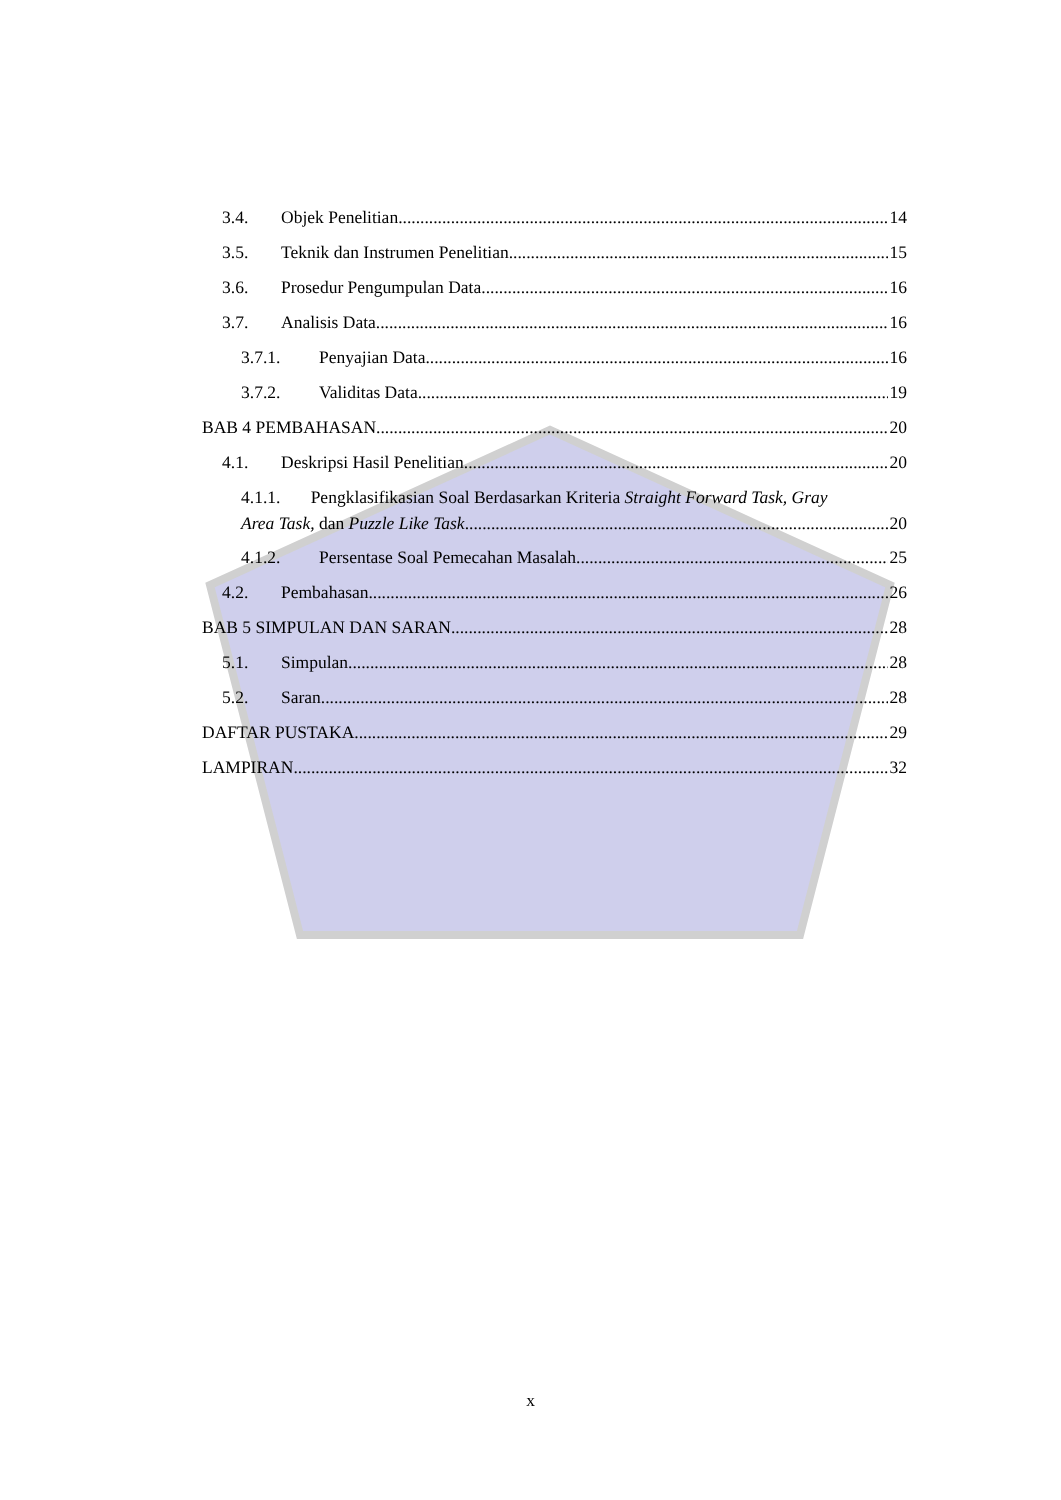3.4. Objek Penelitian 14
3.5. Teknik dan Instrumen Penelitian 15
3.6. Prosedur Pengumpulan Data 16
3.7. Analisis Data 16
3.7.1. Penyajian Data 16
3.7.2. Validitas Data 19
BAB 4 PEMBAHASAN 20
4.1. Deskripsi Hasil Penelitian 20
4.1.1. Pengklasifikasian Soal Berdasarkan Kriteria Straight Forward Task, Gray
Area Task, dan Puzzle Like Task 20
4.1.2. Persentase Soal Pemecahan Masalah 25
4.2. Pembahasan 26
BAB 5 SIMPULAN DAN SARAN 28
5.1. Simpulan 28
5.2. Saran 28
DAFTAR PUSTAKA 29
LAMPIRAN 32
x